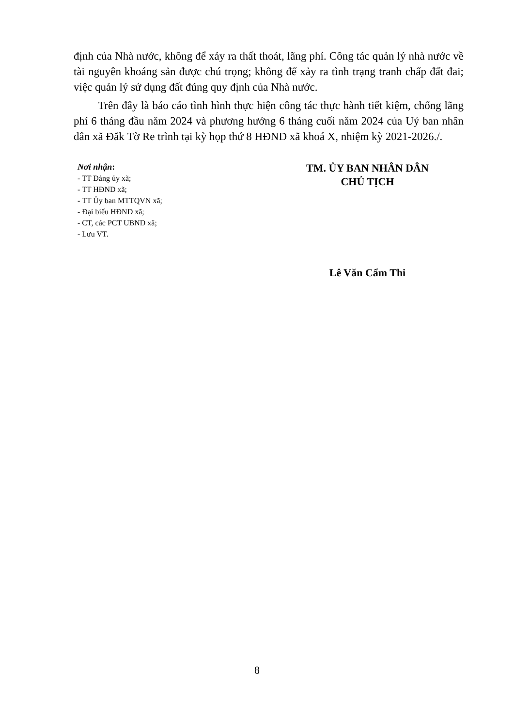định của Nhà nước, không để xảy ra thất thoát, lãng phí. Công tác quản lý nhà nước về tài nguyên khoáng sản được chú trọng; không để xảy ra tình trạng tranh chấp đất đai; việc quản lý sử dụng đất đúng quy định của Nhà nước.
Trên đây là báo cáo tình hình thực hiện công tác thực hành tiết kiệm, chống lãng phí 6 tháng đầu năm 2024 và phương hướng 6 tháng cuối năm 2024 của Uỷ ban nhân dân xã Đăk Tờ Re trình tại kỳ họp thứ 8 HĐND xã khoá X, nhiệm kỳ 2021-2026./.
Nơi nhận:
- TT Đảng ủy xã;
- TT HĐND xã;
- TT Ủy ban MTTQVN xã;
- Đại biểu HĐND xã;
- CT, các PCT UBND xã;
- Lưu VT.
TM. ỦY BAN NHÂN DÂN
CHỦ TỊCH
Lê Văn Cẩm Thi
8